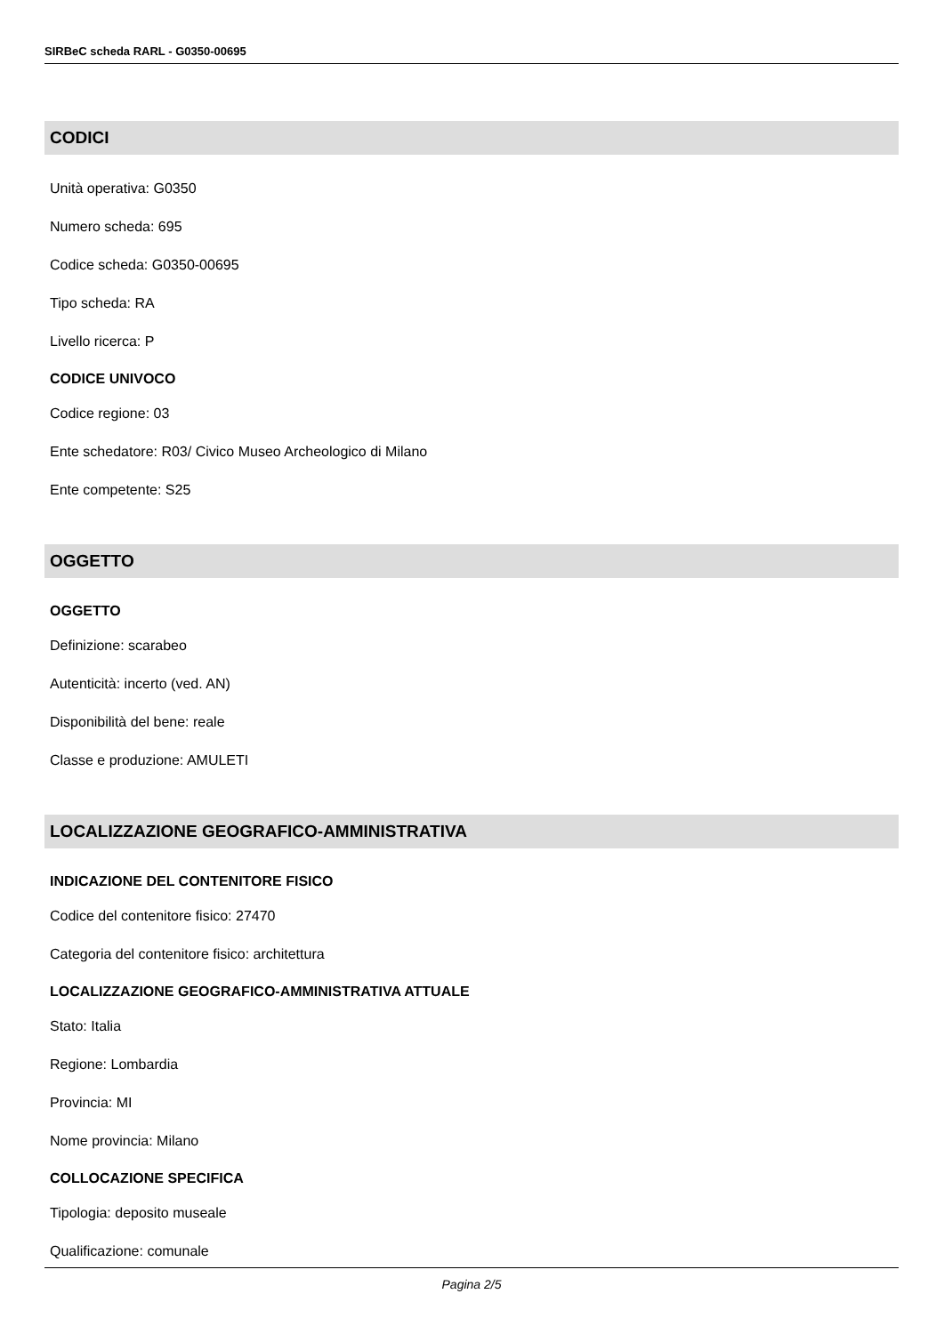SIRBeC scheda RARL - G0350-00695
CODICI
Unità operativa: G0350
Numero scheda: 695
Codice scheda: G0350-00695
Tipo scheda: RA
Livello ricerca: P
CODICE UNIVOCO
Codice regione: 03
Ente schedatore: R03/ Civico Museo Archeologico di Milano
Ente competente: S25
OGGETTO
OGGETTO
Definizione: scarabeo
Autenticità: incerto (ved. AN)
Disponibilità del bene: reale
Classe e produzione: AMULETI
LOCALIZZAZIONE GEOGRAFICO-AMMINISTRATIVA
INDICAZIONE DEL CONTENITORE FISICO
Codice del contenitore fisico: 27470
Categoria del contenitore fisico: architettura
LOCALIZZAZIONE GEOGRAFICO-AMMINISTRATIVA ATTUALE
Stato: Italia
Regione: Lombardia
Provincia: MI
Nome provincia: Milano
COLLOCAZIONE SPECIFICA
Tipologia: deposito museale
Qualificazione: comunale
Pagina 2/5